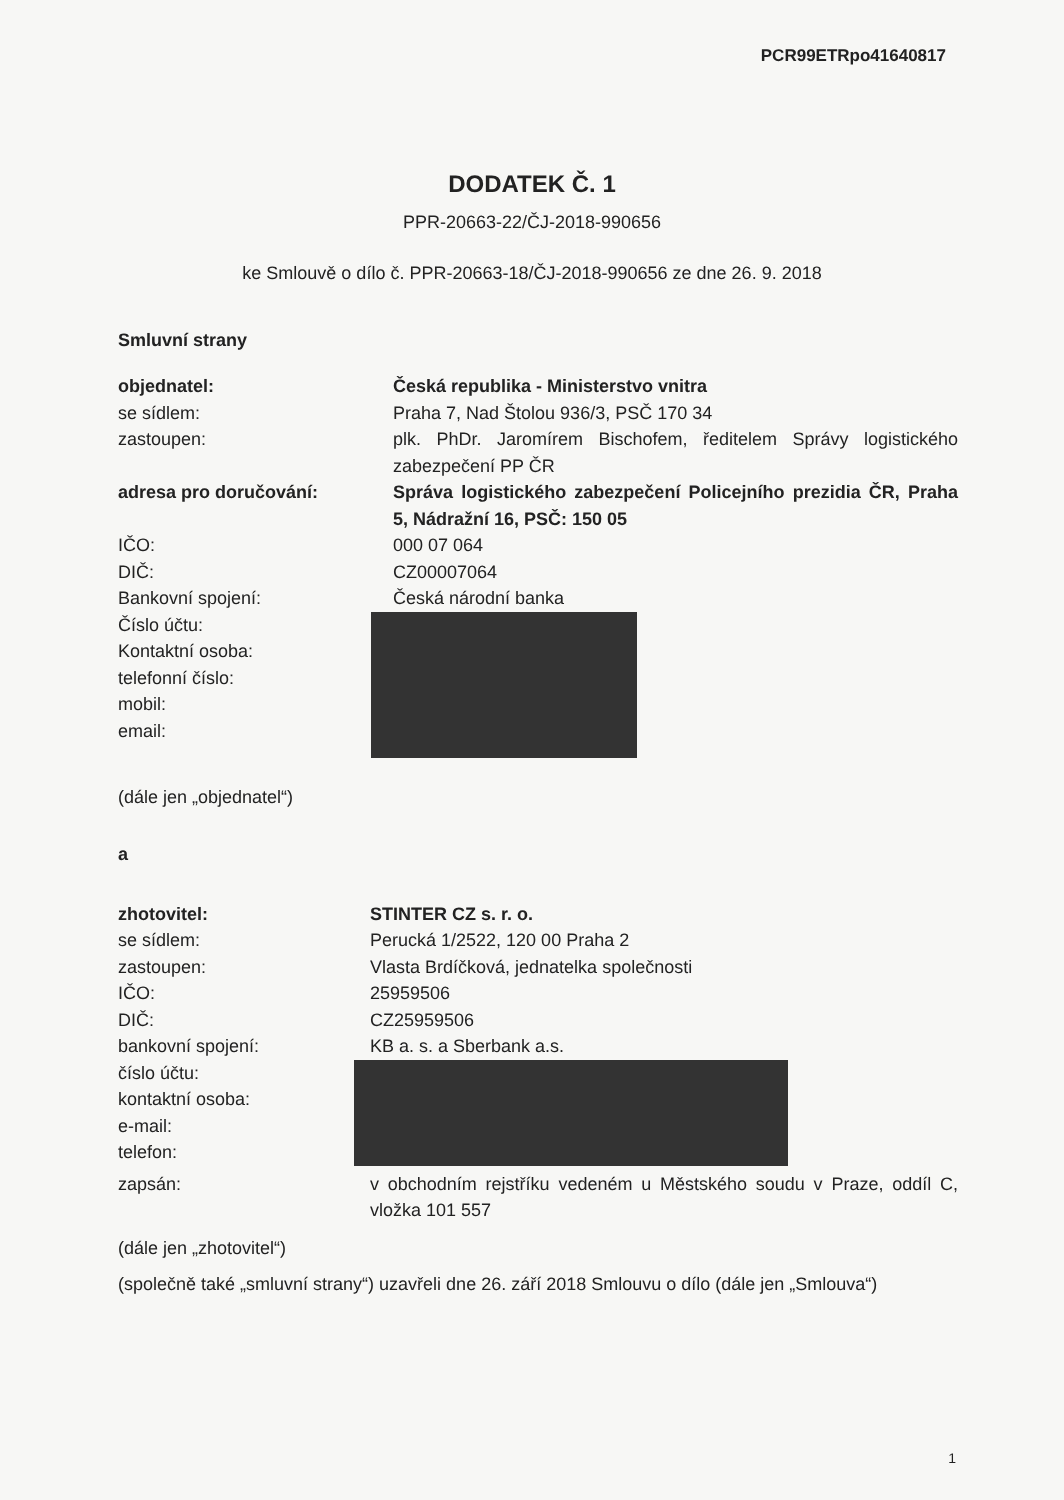PCR99ETRpo41640817
DODATEK Č. 1
PPR-20663-22/ČJ-2018-990656
ke Smlouvě o dílo č. PPR-20663-18/ČJ-2018-990656 ze dne 26. 9. 2018
Smluvní strany
objednatel: Česká republika - Ministerstvo vnitra
se sídlem: Praha 7, Nad Štolou 936/3, PSČ 170 34
zastoupen: plk. PhDr. Jaromírem Bischofem, ředitelem Správy logistického zabezpečení PP ČR
adresa pro doručování: Správa logistického zabezpečení Policejního prezidia ČR, Praha 5, Nádražní 16, PSČ: 150 05
IČO: 000 07 064
DIČ: CZ00007064
Bankovní spojení: Česká národní banka
Číslo účtu:
Kontaktní osoba:
telefonní číslo:
mobil:
email:
(dále jen „objednatel“)
a
zhotovitel: STINTER CZ s. r. o.
se sídlem: Perucká 1/2522, 120 00 Praha 2
zastoupen: Vlasta Brdíčková, jednatelka společnosti
IČO: 25959506
DIČ: CZ25959506
bankovní spojení: KB a. s. a Sberbank a.s.
číslo účtu:
kontaktní osoba:
e-mail:
telefon:
zapsán: v obchodním rejstříku vedeném u Městského soudu v Praze, oddíl C, vložka 101 557
(dále jen „zhotovitel“)
(společně také „smluvní strany“) uzavřeli dne 26. září 2018 Smlouvu o dílo (dále jen „Smlouva“)
1